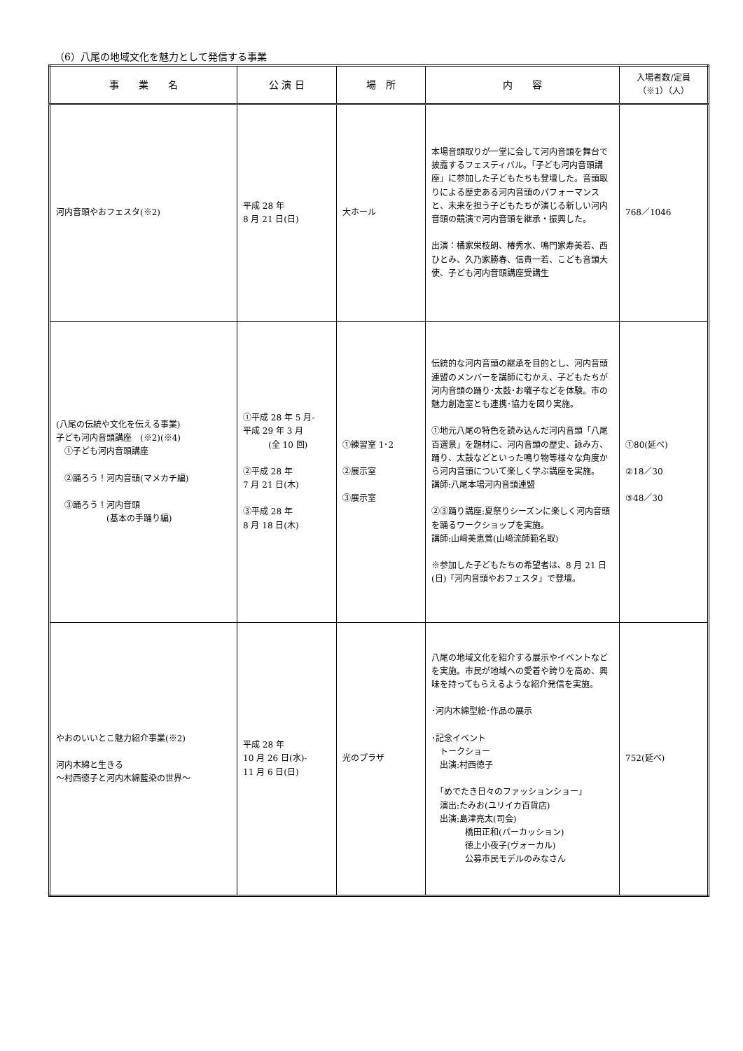（6）八尾の地域文化を魅力として発信する事業
| 事 業 名 | 公 演 日 | 場 所 | 内 容 | 入場者数/定員 （※1）（人） |
| --- | --- | --- | --- | --- |
| 河内音頭やおフェスタ(※2) | 平成 28 年 8 月 21 日(日) | 大ホール | 本場音頭取りが一堂に会して河内音頭を舞台で披露するフェスティバル。「子ども河内音頭講座」に参加した子どもたちも登壇した。音頭取りによる歴史ある河内音頭のパフォーマンスと、未来を担う子どもたちが演じる新しい河内音頭の競演で河内音頭を継承・振興した。 出演：橘家栄枝朗、椿秀水、鳴門家寿美若、西ひとみ、久乃家勝春、信貴一若、こども音頭大使、子ども河内音頭講座受講生 | 768／1046 |
| (八尾の伝統や文化を伝える事業) 子ども河内音頭講座 (※2)(※4) ①子ども河内音頭講座 ②踊ろう！河内音頭(マメカチ編) ③踊ろう！河内音頭 (基本の手踊り編) | ①平成 28 年 5 月- 平成 29 年 3 月 (全 10 回) ②平成 28 年 7 月 21 日(木) ③平成 28 年 8 月 18 日(木) | ①練習室 1･2 ②展示室 ③展示室 | 伝統的な河内音頭の継承を目的とし、河内音頭連盟のメンバーを講師にむかえ、子どもたちが河内音頭の踊り･太鼓･お囃子などを体験。市の魅力創造室とも連携･協力を図り実施。 ①地元八尾の特色を読み込んだ河内音頭「八尾百選景」を題材に、河内音頭の歴史、詠み方、踊り、太鼓などといった鳴り物等様々な角度から河内音頭について楽しく学ぶ講座を実施。 講師:八尾本場河内音頭連盟 ②③踊り講座:夏祭りシーズンに楽しく河内音頭を踊るワークショップを実施。 講師:山﨑美恵鶯(山﨑流師範名取) ※参加した子どもたちの希望者は、8 月 21 日(日)「河内音頭やおフェスタ」で登壇。 | ①80(延べ) ②18／30 ③48／30 |
| やおのいいとこ魅力紹介事業(※2) 河内木綿と生きる ～村西徳子と河内木綿藍染の世界～ | 平成 28 年 10 月 26 日(水)- 11 月 6 日(日) | 光のプラザ | 八尾の地域文化を紹介する展示やイベントなどを実施。市民が地域への愛着や誇りを高め、興味を持ってもらえるような紹介発信を実施。 ･河内木綿型絵･作品の展示 ･記念イベント トークショー 出演:村西徳子 「めでたき日々のファッションショー」 演出:たみお(ユリイカ百貨店) 出演:島津亮太(司会) 橋田正和(パーカッション) 徳上小夜子(ヴォーカル) 公募市民モデルのみなさん | 752(延べ) |